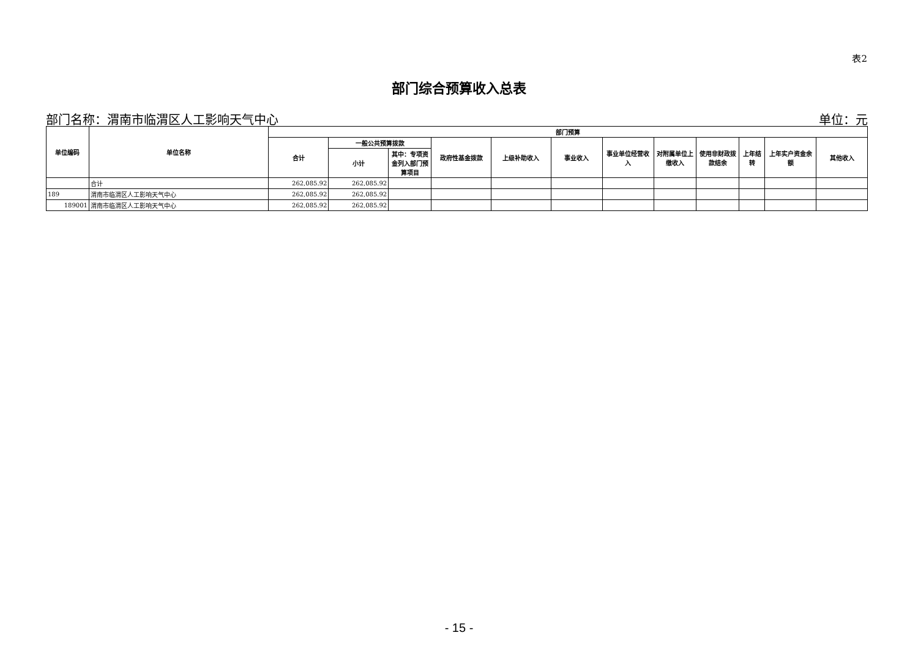表2
部门综合预算收入总表
部门名称：渭南市临渭区人工影响天气中心 单位：元
| 单位编码 | 单位名称 | 部门预算 | | | | | | | | | | | |
| --- | --- | --- | --- | --- | --- | --- | --- | --- | --- | --- | --- | --- | --- |
| | | 合计 | 一般公共预算拨款 | | 政府性基金拨款 | 上级补助收入 | 事业收入 | 事业单位经营收入 | 对附属单位上缴收入 | 使用非财政拨款结余 | 上年结转 | 上年实户资金余额 | 其他收入 |
| | | | 小计 | 其中：专项资金列入部门预算项目 | | | | | | | | | |
| | 合计 | 262,085.92 | 262,085.92 | | | | | | | | | | |
| 189 | 渭南市临渭区人工影响天气中心 | 262,085.92 | 262,085.92 | | | | | | | | | | |
| 189001 | 渭南市临渭区人工影响天气中心 | 262,085.92 | 262,085.92 | | | | | | | | | | |
- 15 -